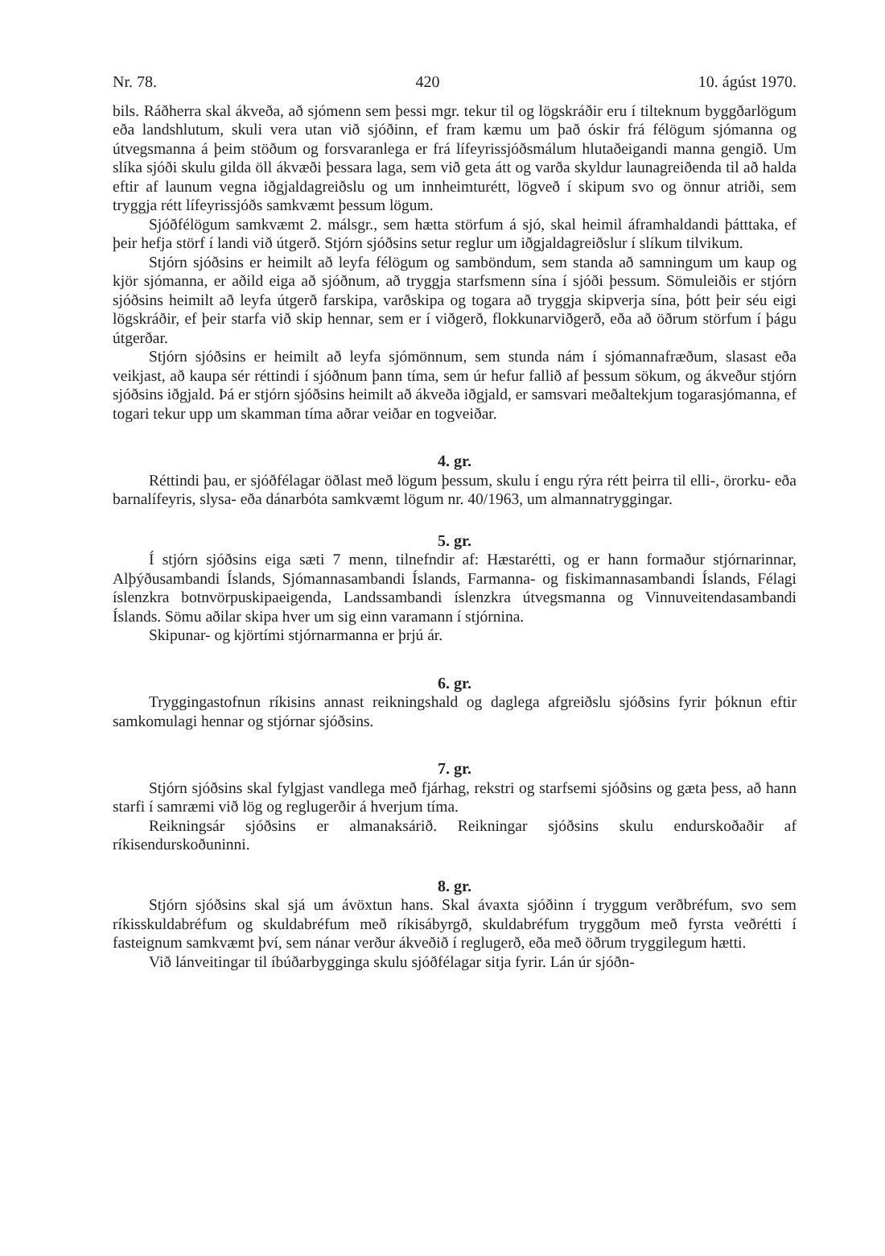Nr. 78. 420 10. ágúst 1970.
bils. Ráðherra skal ákveða, að sjómenn sem þessi mgr. tekur til og lögskráðir eru í tilteknum byggðarlögum eða landshlutum, skuli vera utan við sjóðinn, ef fram kæmu um það óskir frá félögum sjómanna og útvegsmanna á þeim stöðum og forsvaranlega er frá lífeyrissjóðsmálum hlutaðeigandi manna gengið. Um slíka sjóði skulu gilda öll ákvæði þessara laga, sem við geta átt og varða skyldur launagreiðenda til að halda eftir af launum vegna iðgjaldagreiðslu og um innheimturétt, lögveð í skipum svo og önnur atriði, sem tryggja rétt lífeyrissjóðs samkvæmt þessum lögum.
Sjóðfélögum samkvæmt 2. málsgr., sem hætta störfum á sjó, skal heimil áframhaldandi þátttaka, ef þeir hefja störf í landi við útgerð. Stjórn sjóðsins setur reglur um iðgjaldagreiðslur í slíkum tilvikum.
Stjórn sjóðsins er heimilt að leyfa félögum og samböndum, sem standa að samningum um kaup og kjör sjómanna, er aðild eiga að sjóðnum, að tryggja starfsmenn sína í sjóði þessum. Sömuleiðis er stjórn sjóðsins heimilt að leyfa útgerð farskipa, varðskipa og togara að tryggja skipverja sína, þótt þeir séu eigi lögskráðir, ef þeir starfa við skip hennar, sem er í viðgerð, flokkunarviðgerð, eða að öðrum störfum í þágu útgerðar.
Stjórn sjóðsins er heimilt að leyfa sjómönnum, sem stunda nám í sjómannafræðum, slasast eða veikjast, að kaupa sér réttindi í sjóðnum þann tíma, sem úr hefur fallið af þessum sökum, og ákveður stjórn sjóðsins iðgjald. Þá er stjórn sjóðsins heimilt að ákveða iðgjald, er samsvari meðaltekjum togarasjómanna, ef togari tekur upp um skamman tíma aðrar veiðar en togveiðar.
4. gr.
Réttindi þau, er sjóðfélagar öðlast með lögum þessum, skulu í engu rýra rétt þeirra til elli-, örorku- eða barnalífeyris, slysa- eða dánarbóta samkvæmt lögum nr. 40/1963, um almannatryggingar.
5. gr.
Í stjórn sjóðsins eiga sæti 7 menn, tilnefndir af: Hæstarétti, og er hann formaður stjórnarinnar, Alþýðusambandi Íslands, Sjómannasambandi Íslands, Farmanna- og fiskimannasambandi Íslands, Félagi íslenzkra botnvörpuskipaeigenda, Landssambandi íslenzkra útvegsmanna og Vinnuveitendasambandi Íslands. Sömu aðilar skipa hver um sig einn varamann í stjórnina.
Skipunar- og kjörtími stjórnarmanna er þrjú ár.
6. gr.
Tryggingastofnun ríkisins annast reikningshald og daglega afgreiðslu sjóðsins fyrir þóknun eftir samkomulagi hennar og stjórnar sjóðsins.
7. gr.
Stjórn sjóðsins skal fylgjast vandlega með fjárhag, rekstri og starfsemi sjóðsins og gæta þess, að hann starfi í samræmi við lög og reglugerðir á hverjum tíma.
Reikningsár sjóðsins er almanaksárið. Reikningar sjóðsins skulu endurskoðaðir af ríkisendurskoðuninni.
8. gr.
Stjórn sjóðsins skal sjá um ávöxtun hans. Skal ávaxta sjóðinn í tryggum verðbréfum, svo sem ríkisskuldabréfum og skuldabréfum með ríkisábyrgð, skuldabréfum tryggðum með fyrsta veðrétti í fasteignum samkvæmt því, sem nánar verður ákveðið í reglugerð, eða með öðrum tryggilegum hætti.
Við lánveitingar til íbúðarbygginga skulu sjóðfélagar sitja fyrir. Lán úr sjóðn-